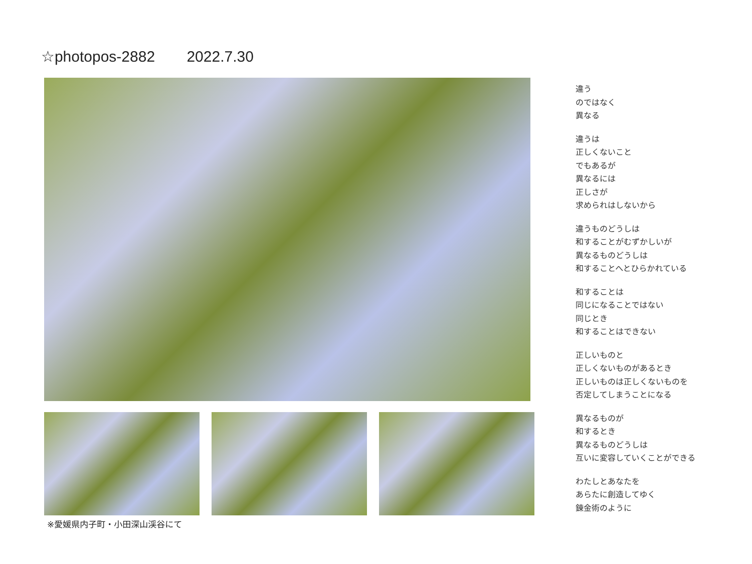☆photopos-2882 2022.7.30
※愛媛県内子町・小田深山渓谷にて
違う
のではなく
異なる
違うは
正しくないこと
でもあるが
異なるには
正しさが
求められはしないから
違うものどうしは
和することがむずかしいが
異なるものどうしは
和することへとひらかれている
和することは
同じになることではない
同じとき
和することはできない
正しいものと
正しくないものがあるとき
正しいものは正しくないものを
否定してしまうことになる
異なるものが
和するとき
異なるものどうしは
互いに変容していくことができる
わたしとあなたを
あらたに創造してゆく
錬金術のように